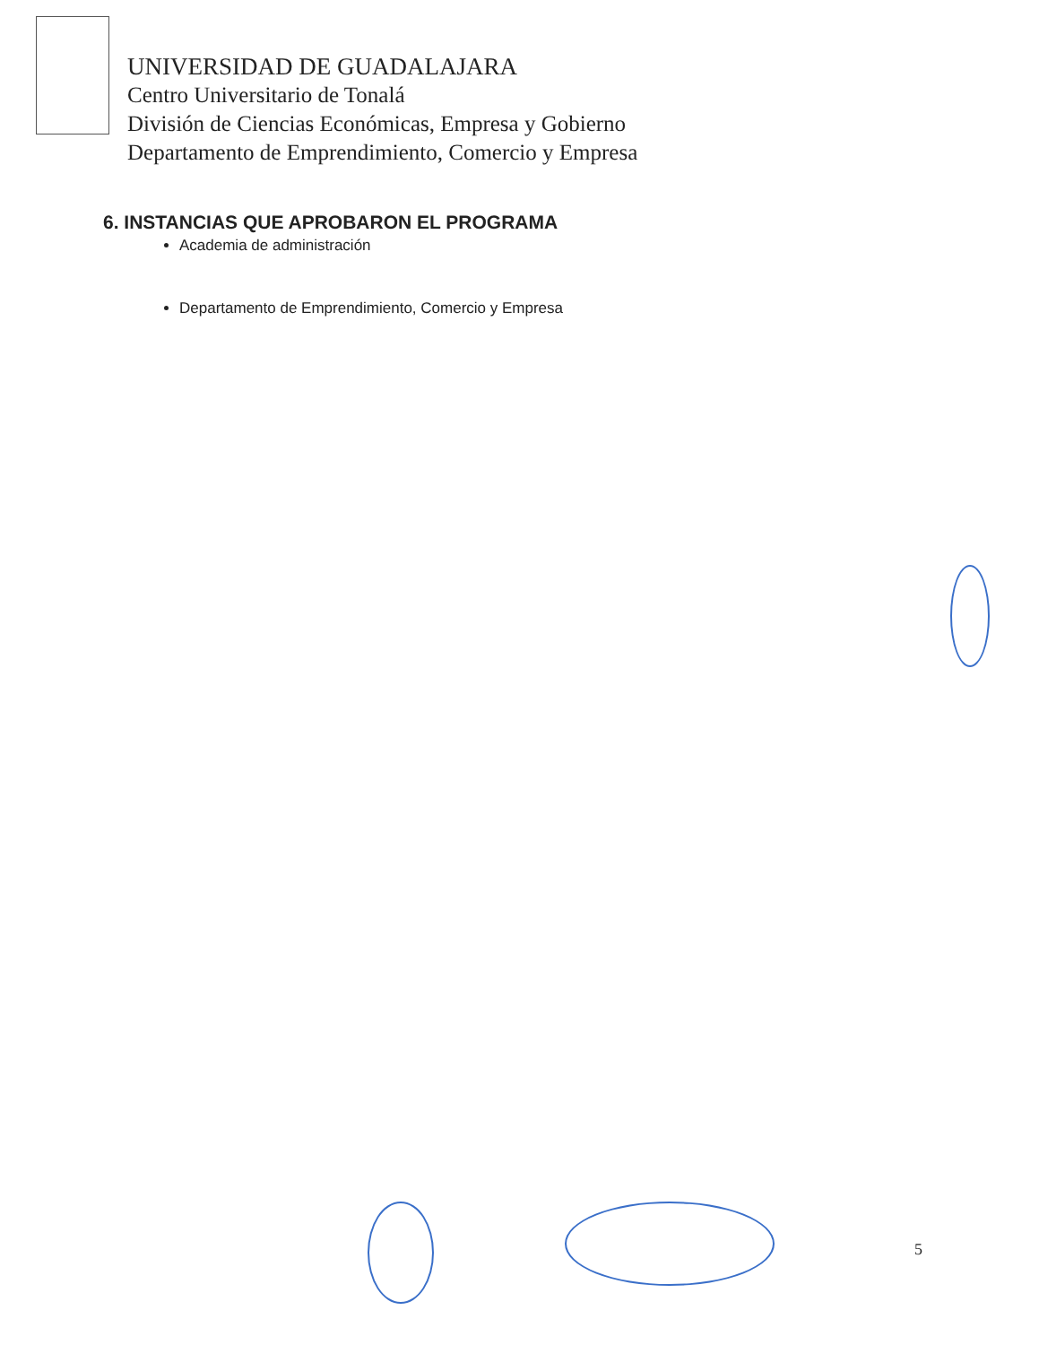UNIVERSIDAD DE GUADALAJARA
Centro Universitario de Tonalá
División de Ciencias Económicas, Empresa y Gobierno
Departamento de Emprendimiento, Comercio y Empresa
6. INSTANCIAS QUE APROBARON EL PROGRAMA
Academia de administración
Departamento de Emprendimiento, Comercio y Empresa
5